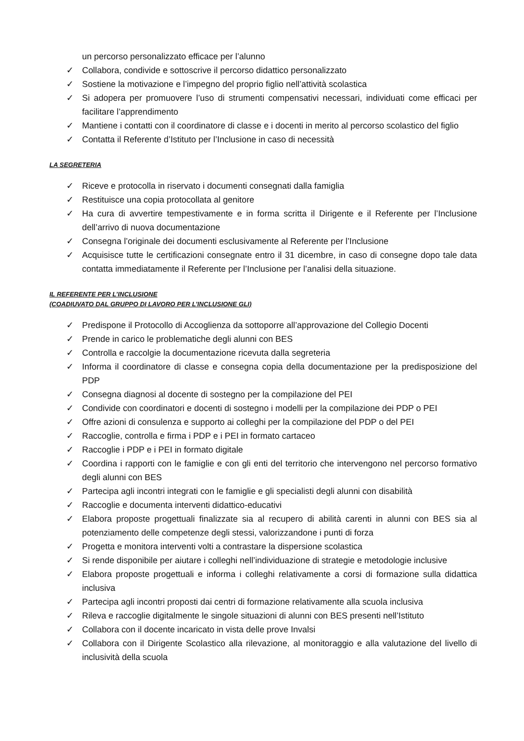un percorso personalizzato efficace per l’alunno
✓ Collabora, condivide e sottoscrive il percorso didattico personalizzato
✓ Sostiene la motivazione e l’impegno del proprio figlio nell’attività scolastica
✓ Si adopera per promuovere l’uso di strumenti compensativi necessari, individuati come efficaci per facilitare l’apprendimento
✓ Mantiene i contatti con il coordinatore di classe e i docenti in merito al percorso scolastico del figlio
✓ Contatta il Referente d’Istituto per l’Inclusione in caso di necessità
LA SEGRETERIA
✓ Riceve e protocolla in riservato i documenti consegnati dalla famiglia
✓ Restituisce una copia protocollata al genitore
✓ Ha cura di avvertire tempestivamente e in forma scritta il Dirigente e il Referente per l’Inclusione dell’arrivo di nuova documentazione
✓ Consegna l’originale dei documenti esclusivamente al Referente per l’Inclusione
✓ Acquisisce tutte le certificazioni consegnate entro il 31 dicembre, in caso di consegne dopo tale data contatta immediatamente il Referente per l’Inclusione per l’analisi della situazione.
IL REFERENTE PER L’INCLUSIONE
(COADIUVATO DAL GRUPPO DI LAVORO PER L’INCLUSIONE GLI)
✓ Predispone il Protocollo di Accoglienza da sottoporre all’approvazione del Collegio Docenti
✓ Prende in carico le problematiche degli alunni con BES
✓ Controlla e raccolgie la documentazione ricevuta dalla segreteria
✓ Informa il coordinatore di classe e consegna copia della documentazione per la predisposizione del PDP
✓ Consegna diagnosi al docente di sostegno per la compilazione del PEI
✓ Condivide con coordinatori e docenti di sostegno i modelli per la compilazione dei PDP o PEI
✓ Offre azioni di consulenza e supporto ai colleghi per la compilazione del PDP o del PEI
✓ Raccoglie, controlla e firma i PDP e i PEI in formato cartaceo
✓ Raccoglie i PDP e i PEI in formato digitale
✓ Coordina i rapporti con le famiglie e con gli enti del territorio che intervengono nel percorso formativo degli alunni con BES
✓ Partecipa agli incontri integrati con le famiglie e gli specialisti degli alunni con disabilità
✓ Raccoglie e documenta interventi didattico-educativi
✓ Elabora proposte progettuali finalizzate sia al recupero di abilità carenti in alunni con BES sia al potenziamento delle competenze degli stessi, valorizzandone i punti di forza
✓ Progetta e monitora interventi volti a contrastare la dispersione scolastica
✓ Si rende disponibile per aiutare i colleghi nell’individuazione di strategie e metodologie inclusive
✓ Elabora proposte progettuali e informa i colleghi relativamente a corsi di formazione sulla didattica inclusiva
✓ Partecipa agli incontri proposti dai centri di formazione relativamente alla scuola inclusiva
✓ Rileva e raccoglie digitalmente le singole situazioni di alunni con BES presenti nell’Istituto
✓ Collabora con il docente incaricato in vista delle prove Invalsi
✓ Collabora con il Dirigente Scolastico alla rilevazione, al monitoraggio e alla valutazione del livello di inclusività della scuola